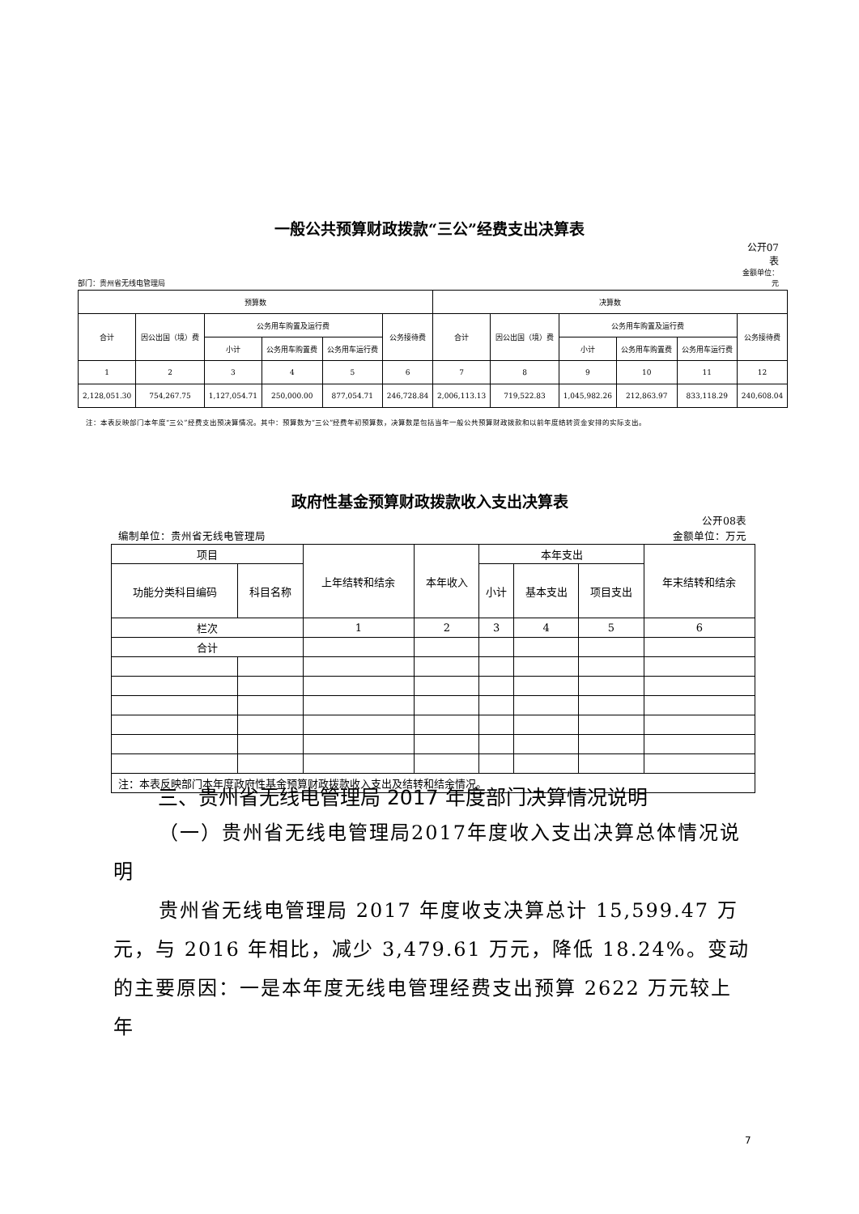一般公共预算财政拨款“三公”经费支出决算表
公开07
表
金额单位：
部门：贵州省无线电管理局 元
| 预算数 | | | | | | 决算数 | | | | | |
| --- | --- | --- | --- | --- | --- | --- | --- | --- | --- | --- | --- |
| 合计 | 因公出国（境）费 | 公务用车购置及运行费 | | | 公务接待费 | 合计 | 因公出国（境）费 | 公务用车购置及运行费 | | | 公务接待费 |
| | | 小计 | 公务用车购置费 | 公务用车运行费 | | | | 小计 | 公务用车购置费 | 公务用车运行费 | |
| 1 | 2 | 3 | 4 | 5 | 6 | 7 | 8 | 9 | 10 | 11 | 12 |
| 2,128,051.30 | 754,267.75 | 1,127,054.71 | 250,000.00 | 877,054.71 | 246,728.84 | 2,006,113.13 | 719,522.83 | 1,045,982.26 | 212,863.97 | 833,118.29 | 240,608.04 |
注：本表反映部门本年度“三公”经费支出预决算情况。其中：预算数为“三公”经费年初预算数，决算数是包括当年一般公共预算财政拨款和以前年度结转资金安排的实际支出。
政府性基金预算财政拨款收入支出决算表
公开08表
编制单位：贵州省无线电管理局 金额单位：万元
| 项目 | | 上年结转和结余 | 本年收入 | 本年支出 | | | 年末结转和结余 |
| --- | --- | --- | --- | --- | --- | --- | --- |
| 功能分类科目编码 | 科目名称 | | | 小计 | 基本支出 | 项目支出 | |
| 栏次 | | 1 | 2 | 3 | 4 | 5 | 6 |
| 合计 | | | | | | | |
| 注：本表反映部门本年度政府性基金预算财政拨款收入支出及结转和结余情况。 | | | | | | | |
三、贵州省无线电管理局 2017 年度部门决算情况说明
（一）贵州省无线电管理局2017年度收入支出决算总体情况说明
贵州省无线电管理局 2017 年度收支决算总计 15,599.47 万元，与 2016 年相比，减少 3,479.61 万元，降低 18.24%。变动的主要原因：一是本年度无线电管理经费支出预算 2622 万元较上年
7